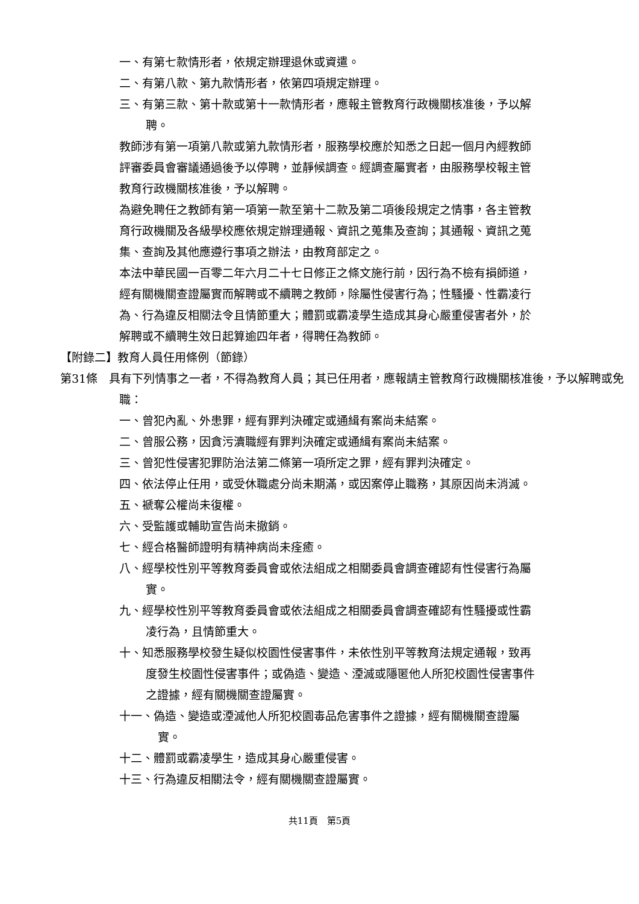一、有第七款情形者，依規定辦理退休或資遣。
二、有第八款、第九款情形者，依第四項規定辦理。
三、有第三款、第十款或第十一款情形者，應報主管教育行政機關核准後，予以解聘。
教師涉有第一項第八款或第九款情形者，服務學校應於知悉之日起一個月內經教師評審委員會審議通過後予以停聘，並靜候調查。經調查屬實者，由服務學校報主管教育行政機關核准後，予以解聘。
為避免聘任之教師有第一項第一款至第十二款及第二項後段規定之情事，各主管教育行政機關及各級學校應依規定辦理通報、資訊之蒐集及查詢；其通報、資訊之蒐集、查詢及其他應遵行事項之辦法，由教育部定之。
本法中華民國一百零二年六月二十七日修正之條文施行前，因行為不檢有損師道，經有關機關查證屬實而解聘或不續聘之教師，除屬性侵害行為；性騷擾、性霸凌行為、行為違反相關法令且情節重大；體罰或霸凌學生造成其身心嚴重侵害者外，於解聘或不續聘生效日起算逾四年者，得聘任為教師。
【附錄二】教育人員任用條例（節錄）
第31條　具有下列情事之一者，不得為教育人員；其已任用者，應報請主管教育行政機關核准後，予以解聘或免職：
一、曾犯內亂、外患罪，經有罪判決確定或通緝有案尚未結案。
二、曾服公務，因貪污瀆職經有罪判決確定或通緝有案尚未結案。
三、曾犯性侵害犯罪防治法第二條第一項所定之罪，經有罪判決確定。
四、依法停止任用，或受休職處分尚未期滿，或因案停止職務，其原因尚未消滅。
五、褫奪公權尚未復權。
六、受監護或輔助宣告尚未撤銷。
七、經合格醫師證明有精神病尚未痊癒。
八、經學校性別平等教育委員會或依法組成之相關委員會調查確認有性侵害行為屬實。
九、經學校性別平等教育委員會或依法組成之相關委員會調查確認有性騷擾或性霸凌行為，且情節重大。
十、知悉服務學校發生疑似校園性侵害事件，未依性別平等教育法規定通報，致再度發生校園性侵害事件；或偽造、變造、湮滅或隱匿他人所犯校園性侵害事件之證據，經有關機關查證屬實。
十一、偽造、變造或湮滅他人所犯校園毒品危害事件之證據，經有關機關查證屬實。
十二、體罰或霸凌學生，造成其身心嚴重侵害。
十三、行為違反相關法令，經有關機關查證屬實。
共11頁　第5頁